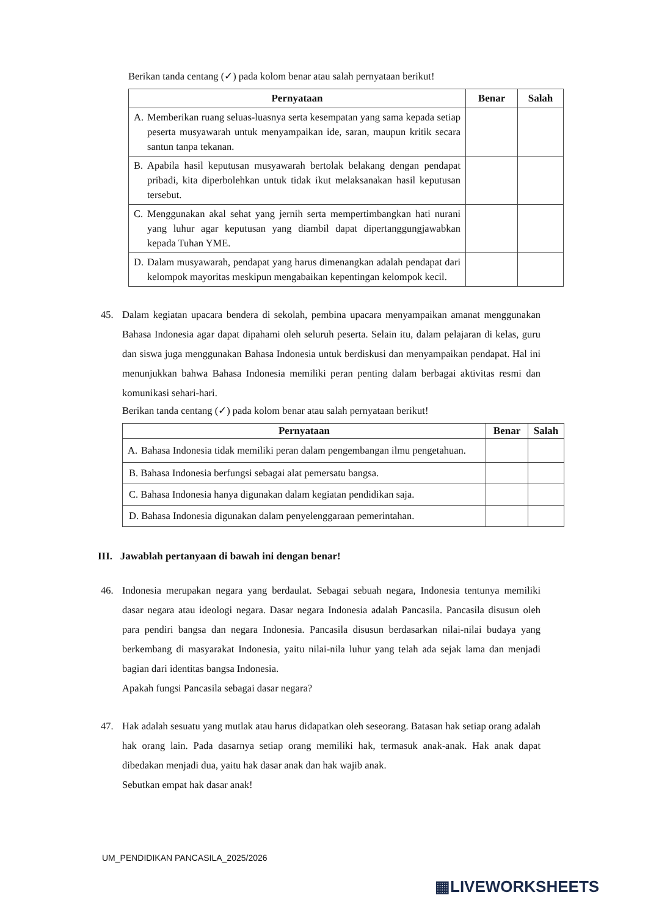Berikan tanda centang (✓) pada kolom benar atau salah pernyataan berikut!
| Pernyataan | Benar | Salah |
| --- | --- | --- |
| A. Memberikan ruang seluas-luasnya serta kesempatan yang sama kepada setiap peserta musyawarah untuk menyampaikan ide, saran, maupun kritik secara santun tanpa tekanan. | | |
| B. Apabila hasil keputusan musyawarah bertolak belakang dengan pendapat pribadi, kita diperbolehkan untuk tidak ikut melaksanakan hasil keputusan tersebut. | | |
| C. Menggunakan akal sehat yang jernih serta mempertimbangkan hati nurani yang luhur agar keputusan yang diambil dapat dipertanggungjawabkan kepada Tuhan YME. | | |
| D. Dalam musyawarah, pendapat yang harus dimenangkan adalah pendapat dari kelompok mayoritas meskipun mengabaikan kepentingan kelompok kecil. | | |
45. Dalam kegiatan upacara bendera di sekolah, pembina upacara menyampaikan amanat menggunakan Bahasa Indonesia agar dapat dipahami oleh seluruh peserta. Selain itu, dalam pelajaran di kelas, guru dan siswa juga menggunakan Bahasa Indonesia untuk berdiskusi dan menyampaikan pendapat. Hal ini menunjukkan bahwa Bahasa Indonesia memiliki peran penting dalam berbagai aktivitas resmi dan komunikasi sehari-hari.
Berikan tanda centang (✓) pada kolom benar atau salah pernyataan berikut!
| Pernyataan | Benar | Salah |
| --- | --- | --- |
| A. Bahasa Indonesia tidak memiliki peran dalam pengembangan ilmu pengetahuan. | | |
| B. Bahasa Indonesia berfungsi sebagai alat pemersatu bangsa. | | |
| C. Bahasa Indonesia hanya digunakan dalam kegiatan pendidikan saja. | | |
| D. Bahasa Indonesia digunakan dalam penyelenggaraan pemerintahan. | | |
III. Jawablah pertanyaan di bawah ini dengan benar!
46. Indonesia merupakan negara yang berdaulat. Sebagai sebuah negara, Indonesia tentunya memiliki dasar negara atau ideologi negara. Dasar negara Indonesia adalah Pancasila. Pancasila disusun oleh para pendiri bangsa dan negara Indonesia. Pancasila disusun berdasarkan nilai-nilai budaya yang berkembang di masyarakat Indonesia, yaitu nilai-nila luhur yang telah ada sejak lama dan menjadi bagian dari identitas bangsa Indonesia.
Apakah fungsi Pancasila sebagai dasar negara?
47. Hak adalah sesuatu yang mutlak atau harus didapatkan oleh seseorang. Batasan hak setiap orang adalah hak orang lain. Pada dasarnya setiap orang memiliki hak, termasuk anak-anak. Hak anak dapat dibedakan menjadi dua, yaitu hak dasar anak dan hak wajib anak.
Sebutkan empat hak dasar anak!
UM_PENDIDIKAN PANCASILA_2025/2026
▦LIVEWORKSHEETS